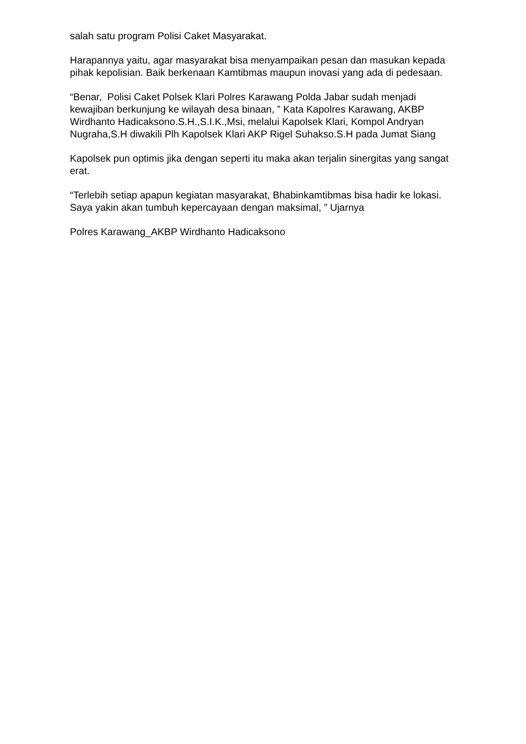salah satu program Polisi Caket Masyarakat.
Harapannya yaitu, agar masyarakat bisa menyampaikan pesan dan masukan kepada pihak kepolisian. Baik berkenaan Kamtibmas maupun inovasi yang ada di pedesaan.
“Benar, Polisi Caket Polsek Klari Polres Karawang Polda Jabar sudah menjadi kewajiban berkunjung ke wilayah desa binaan, ” Kata Kapolres Karawang, AKBP Wirdhanto Hadicaksono.S.H.,S.I.K.,Msi, melalui Kapolsek Klari, Kompol Andryan Nugraha,S.H diwakili Plh Kapolsek Klari AKP Rigel Suhakso.S.H pada Jumat Siang
Kapolsek pun optimis jika dengan seperti itu maka akan terjalin sinergitas yang sangat erat.
“Terlebih setiap apapun kegiatan masyarakat, Bhabinkamtibmas bisa hadir ke lokasi. Saya yakin akan tumbuh kepercayaan dengan maksimal, ” Ujarnya
Polres Karawang_AKBP Wirdhanto Hadicaksono